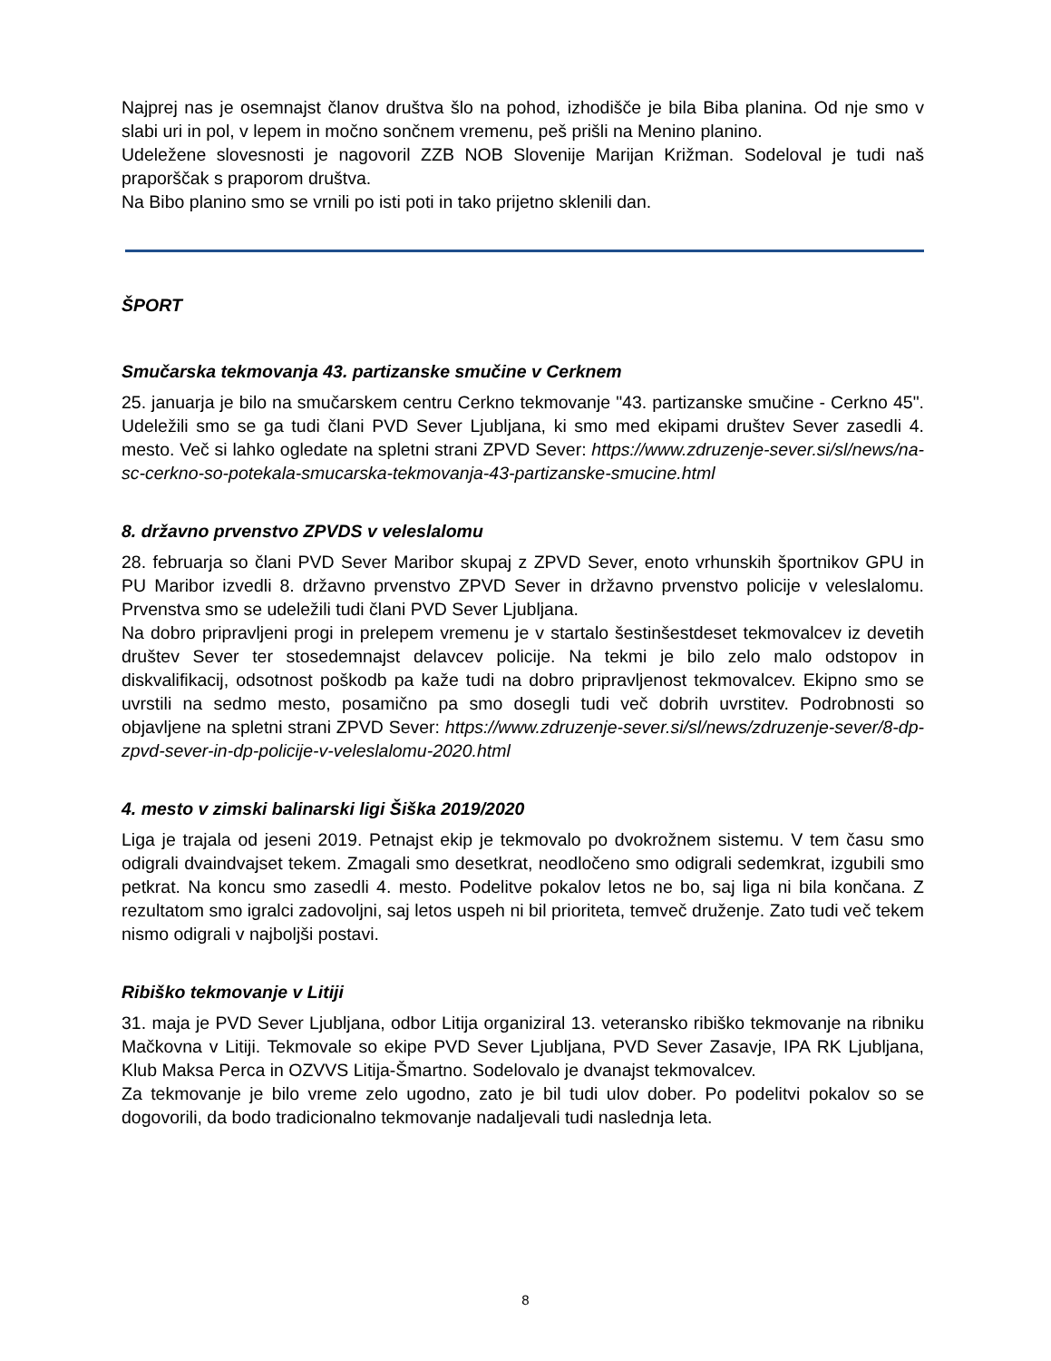Najprej nas je osemnajst članov društva šlo na pohod, izhodišče je bila Biba planina. Od nje smo v slabi uri in pol, v lepem in močno sončnem vremenu, peš prišli na Menino planino.
Udeležene slovesnosti je nagovoril ZZB NOB Slovenije Marijan Križman. Sodeloval je tudi naš praporščak s praporom društva.
Na Bibo planino smo se vrnili po isti poti in tako prijetno sklenili dan.
ŠPORT
Smučarska tekmovanja 43. partizanske smučine v Cerknem
25. januarja je bilo na smučarskem centru Cerkno tekmovanje "43. partizanske smučine - Cerkno 45". Udeležili smo se ga tudi člani PVD Sever Ljubljana, ki smo med ekipami društev Sever zasedli 4. mesto. Več si lahko ogledate na spletni strani ZPVD Sever: https://www.zdruzenje-sever.si/sl/news/na-sc-cerkno-so-potekala-smucarska-tekmovanja-43-partizanske-smucine.html
8. državno prvenstvo ZPVDS v veleslalomu
28. februarja so člani PVD Sever Maribor skupaj z ZPVD Sever, enoto vrhunskih športnikov GPU in PU Maribor izvedli 8. državno prvenstvo ZPVD Sever in državno prvenstvo policije v veleslalomu. Prvenstva smo se udeležili tudi člani PVD Sever Ljubljana.
Na dobro pripravljeni progi in prelepem vremenu je v startalo šestinšestdeset tekmovalcev iz devetih društev Sever ter stosedemnajst delavcev policije. Na tekmi je bilo zelo malo odstopov in diskvalifikacij, odsotnost poškodb pa kaže tudi na dobro pripravljenost tekmovalcev. Ekipno smo se uvrstili na sedmo mesto, posamično pa smo dosegli tudi več dobrih uvrstitev. Podrobnosti so objavljene na spletni strani ZPVD Sever: https://www.zdruzenje-sever.si/sl/news/zdruzenje-sever/8-dp-zpvd-sever-in-dp-policije-v-veleslalomu-2020.html
4. mesto v zimski balinarski ligi Šiška 2019/2020
Liga je trajala od jeseni 2019. Petnajst ekip je tekmovalo po dvokrožnem sistemu. V tem času smo odigrali dvaindvajset tekem. Zmagali smo desetkrat, neodločeno smo odigrali sedemkrat, izgubili smo petkrat. Na koncu smo zasedli 4. mesto. Podelitve pokalov letos ne bo, saj liga ni bila končana. Z rezultatom smo igralci zadovoljni, saj letos uspeh ni bil prioriteta, temveč druženje. Zato tudi več tekem nismo odigrali v najboljši postavi.
Ribiško tekmovanje v Litiji
31. maja je PVD Sever Ljubljana, odbor Litija organiziral 13. veteransko ribiško tekmovanje na ribniku Mačkovna v Litiji. Tekmovale so ekipe PVD Sever Ljubljana, PVD Sever Zasavje, IPA RK Ljubljana, Klub Maksa Perca in OZVVS Litija-Šmartno. Sodelovalo je dvanajst tekmovalcev.
Za tekmovanje je bilo vreme zelo ugodno, zato je bil tudi ulov dober. Po podelitvi pokalov so se dogovorili, da bodo tradicionalno tekmovanje nadaljevali tudi naslednja leta.
8